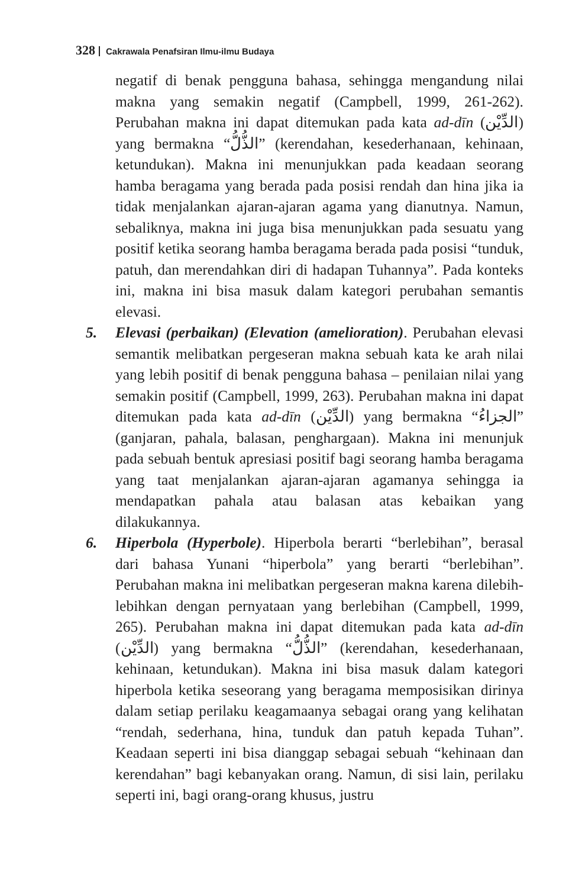328 Cakrawala Penafsiran Ilmu-ilmu Budaya
negatif di benak pengguna bahasa, sehingga mengandung nilai makna yang semakin negatif (Campbell, 1999, 261-262). Perubahan makna ini dapat ditemukan pada kata ad-dīn (الدِّيْن) yang bermakna “الذُّلُّ” (kerendahan, kesederhanaan, kehinaan, ketundukan). Makna ini menunjukkan pada keadaan seorang hamba beragama yang berada pada posisi rendah dan hina jika ia tidak menjalankan ajaran-ajaran agama yang dianutnya. Namun, sebaliknya, makna ini juga bisa menunjukkan pada sesuatu yang positif ketika seorang hamba beragama berada pada posisi “tunduk, patuh, dan merendahkan diri di hadapan Tuhannya”. Pada konteks ini, makna ini bisa masuk dalam kategori perubahan semantis elevasi.
5. Elevasi (perbaikan) (Elevation (amelioration). Perubahan elevasi semantik melibatkan pergeseran makna sebuah kata ke arah nilai yang lebih positif di benak pengguna bahasa – penilaian nilai yang semakin positif (Campbell, 1999, 263). Perubahan makna ini dapat ditemukan pada kata ad-dīn (الدِّيْن) yang bermakna “الجزاءُ” (ganjaran, pahala, balasan, penghargaan). Makna ini menunjuk pada sebuah bentuk apresiasi positif bagi seorang hamba beragama yang taat menjalankan ajaran-ajaran agamanya sehingga ia mendapatkan pahala atau balasan atas kebaikan yang dilakukannya.
6. Hiperbola (Hyperbole). Hiperbola berarti “berlebihan”, berasal dari bahasa Yunani “hiperbola” yang berarti “berlebihan”. Perubahan makna ini melibatkan pergeseran makna karena dilebih-lebihkan dengan pernyataan yang berlebihan (Campbell, 1999, 265). Perubahan makna ini dapat ditemukan pada kata ad-dīn (الدِّيْن) yang bermakna “الذُّلُّ” (kerendahan, kesederhanaan, kehinaan, ketundukan). Makna ini bisa masuk dalam kategori hiperbola ketika seseorang yang beragama memposisikan dirinya dalam setiap perilaku keagamaanya sebagai orang yang kelihatan “rendah, sederhana, hina, tunduk dan patuh kepada Tuhan”. Keadaan seperti ini bisa dianggap sebagai sebuah “kehinaan dan kerendahan” bagi kebanyakan orang. Namun, di sisi lain, perilaku seperti ini, bagi orang-orang khusus, justru